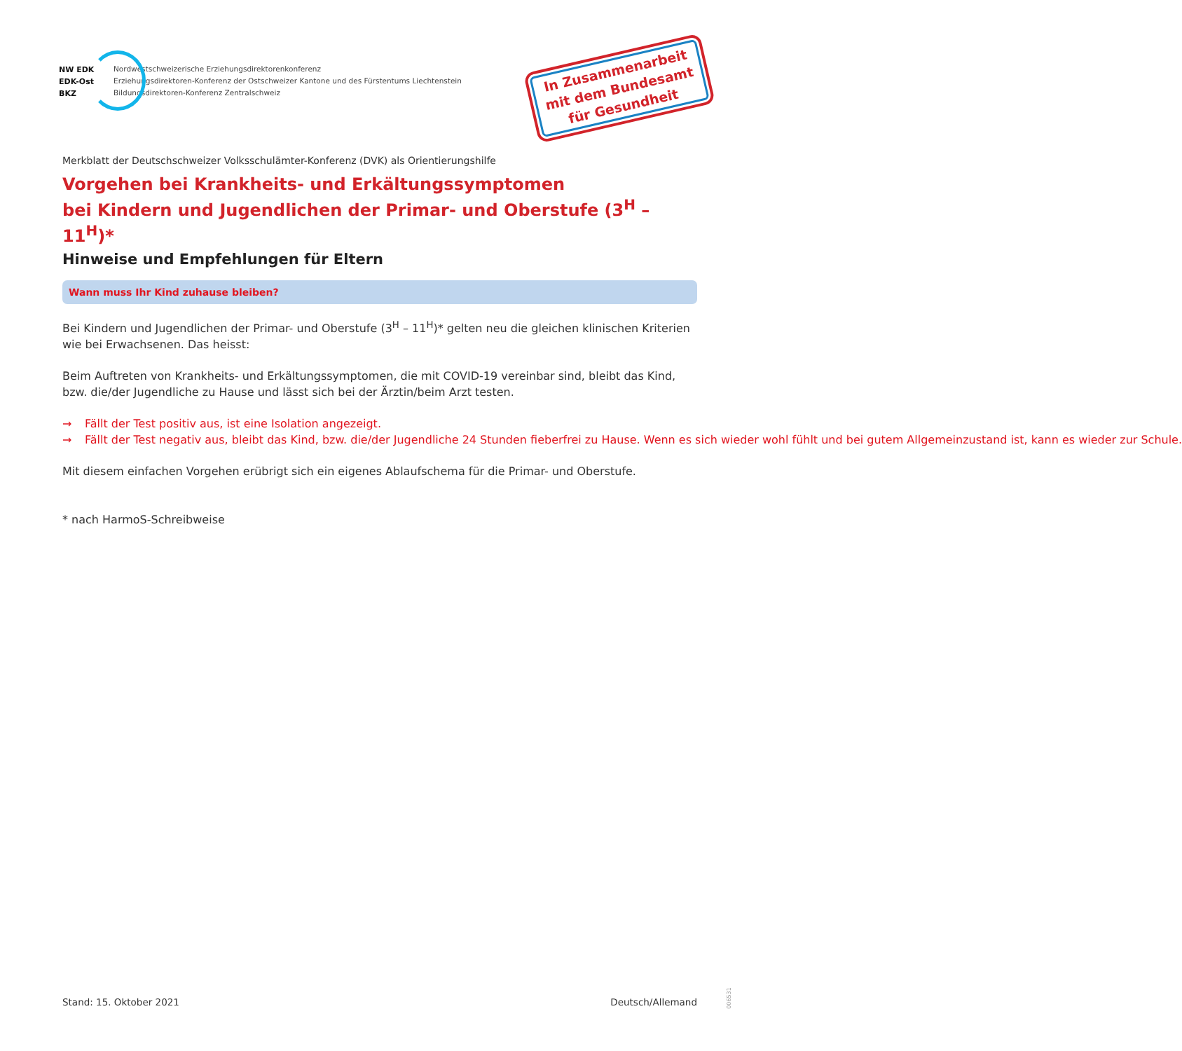NW EDK
EDK-Ost
BKZ
Nordwestschweizerische Erziehungsdirektorenkonferenz
Erziehungsdirektoren-Konferenz der Ostschweizer Kantone und des Fürstentums Liechtenstein
Bildungsdirektoren-Konferenz Zentralschweiz
In Zusammenarbeit
mit dem Bundesamt
für Gesundheit
Merkblatt der Deutschschweizer Volksschulämter-Konferenz (DVK) als Orientierungshilfe
Vorgehen bei Krankheits- und Erkältungssymptomen
bei Kindern und Jugendlichen der Primar- und Oberstufe (3<sup>H</sup> – 11<sup>H</sup>)*
Hinweise und Empfehlungen für Eltern
Wann muss Ihr Kind zuhause bleiben?
Bei Kindern und Jugendlichen der Primar- und Oberstufe (3<sup>H</sup> – 11<sup>H</sup>)* gelten neu die gleichen klinischen Kriterien wie bei Erwachsenen. Das heisst:
Beim Auftreten von Krankheits- und Erkältungssymptomen, die mit COVID-19 vereinbar sind, bleibt das Kind, bzw. die/der Jugendliche zu Hause und lässt sich bei der Ärztin/beim Arzt testen.
→ Fällt der Test positiv aus, ist eine Isolation angezeigt.
→ Fällt der Test negativ aus, bleibt das Kind, bzw. die/der Jugendliche 24 Stunden fieberfrei zu Hause. Wenn es sich wieder wohl fühlt und bei gutem Allgemeinzustand ist, kann es wieder zur Schule.
Mit diesem einfachen Vorgehen erübrigt sich ein eigenes Ablaufschema für die Primar- und Oberstufe.
* nach HarmoS-Schreibweise
Stand: 15. Oktober 2021 Deutsch/Allemand 006531